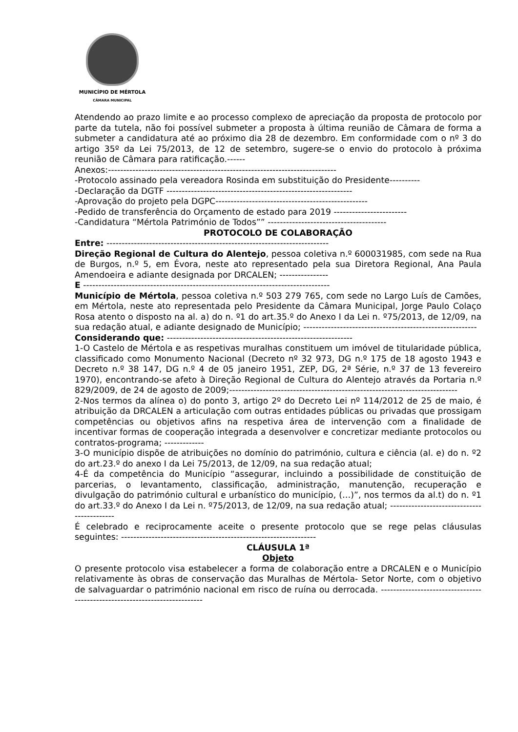MUNICÍPIO DE MÉRTOLA
CÂMARA MUNICIPAL
Atendendo ao prazo limite e ao processo complexo de apreciação da proposta de protocolo por parte da tutela, não foi possível submeter a proposta à última reunião de Câmara de forma a submeter a candidatura até ao próximo dia 28 de dezembro. Em conformidade com o nº 3 do artigo 35º da Lei 75/2013, de 12 de setembro, sugere-se o envio do protocolo à próxima reunião de Câmara para ratificação.------
Anexos:---------------------------------------------------------------------------
-Protocolo assinado pela vereadora Rosinda em substituição do Presidente----------
-Declaração da DGTF -------------------------------------------------------------
-Aprovação do projeto pela DGPC--------------------------------------------------
-Pedido de transferência do Orçamento de estado para 2019 ------------------------
-Candidatura “Mértola Património de Todos”” ---------------------------------------
PROTOCOLO DE COLABORAÇÃO
Entre: -------------------------------------------------------------------------
Direção Regional de Cultura do Alentejo, pessoa coletiva n.º 600031985, com sede na Rua de Burgos, n.º 5, em Évora, neste ato representado pela sua Diretora Regional, Ana Paula Amendoeira e adiante designada por DRCALEN; ----------------
E ---------------------------------------------------------------------------------
Município de Mértola, pessoa coletiva n.º 503 279 765, com sede no Largo Luís de Camões, em Mértola, neste ato representada pelo Presidente da Câmara Municipal, Jorge Paulo Colaço Rosa atento o disposto na al. a) do n. º1 do art.35.º do Anexo I da Lei n. º75/2013, de 12/09, na sua redação atual, e adiante designado de Município; ---------------------------------------------------------
Considerando que: -------------------------------------------------------------
1-O Castelo de Mértola e as respetivas muralhas constituem um imóvel de titularidade pública, classificado como Monumento Nacional (Decreto nº 32 973, DG n.º 175 de 18 agosto 1943 e Decreto n.º 38 147, DG n.º 4 de 05 janeiro 1951, ZEP, DG, 2ª Série, n.º 37 de 13 fevereiro 1970), encontrando-se afeto à Direção Regional de Cultura do Alentejo através da Portaria n.º 829/2009, de 24 de agosto de 2009;---------------------------------------------------------------------------
2-Nos termos da alínea o) do ponto 3, artigo 2º do Decreto Lei nº 114/2012 de 25 de maio, é atribuição da DRCALEN a articulação com outras entidades públicas ou privadas que prossigam competências ou objetivos afins na respetiva área de intervenção com a finalidade de incentivar formas de cooperação integrada a desenvolver e concretizar mediante protocolos ou contratos-programa; -------------
3-O município dispõe de atribuições no domínio do património, cultura e ciência (al. e) do n. º2 do art.23.º do anexo I da Lei 75/2013, de 12/09, na sua redação atual;
4-É da competência do Município “assegurar, incluindo a possibilidade de constituição de parcerias, o levantamento, classificação, administração, manutenção, recuperação e divulgação do património cultural e urbanístico do município, (…)”, nos termos da al.t) do n. º1 do art.33.º do Anexo I da Lei n. º75/2013, de 12/09, na sua redação atual; -------------------------------------------
É celebrado e reciprocamente aceite o presente protocolo que se rege pelas cláusulas seguintes: ----------------------------------------------------------------
CLÁUSULA 1ª
Objeto
O presente protocolo visa estabelecer a forma de colaboração entre a DRCALEN e o Município relativamente às obras de conservação das Muralhas de Mértola- Setor Norte, com o objetivo de salvaguardar o património nacional em risco de ruína ou derrocada. ---------------------------------------------------------------------------